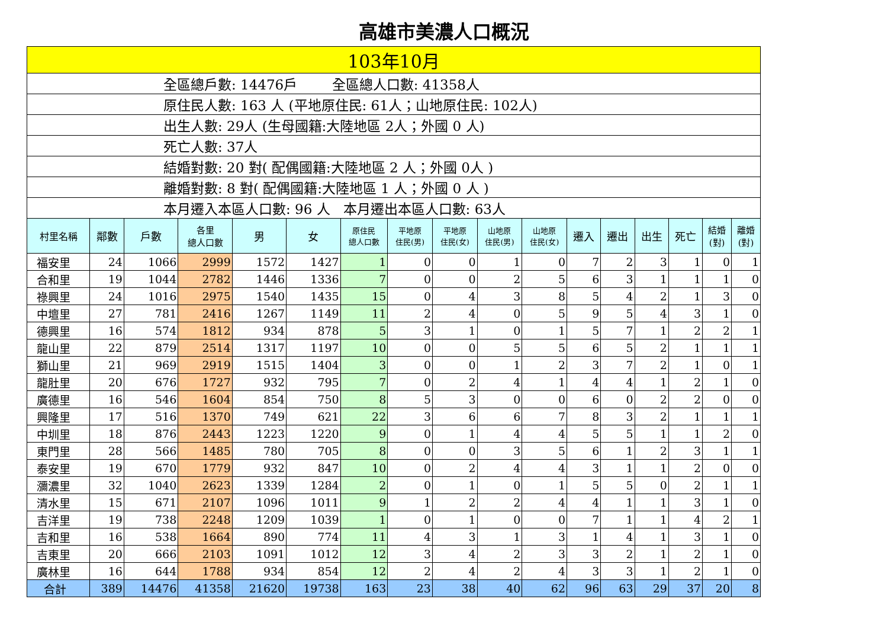高雄市美濃人口概況
| 103年10月 | | | | | | | | | | | | | | | | |
| 全區總戶數: 14476戶 全區總人口數: 41358人 | | | | | | | | | | | | | | | | |
| 原住民人數: 163 人 (平地原住民: 61人；山地原住民: 102人) | | | | | | | | | | | | | | | | |
| 出生人數: 29人 (生母國籍:大陸地區 2人；外國 0 人) | | | | | | | | | | | | | | | | |
| 死亡人數: 37人 | | | | | | | | | | | | | | | | |
| 結婚對數: 20 對( 配偶國籍:大陸地區 2 人；外國 0人 ) | | | | | | | | | | | | | | | | |
| 離婚對數: 8 對( 配偶國籍:大陸地區 1 人；外國 0 人 ) | | | | | | | | | | | | | | | | |
| 本月遷入本區人口數: 96 人 本月遷出本區人口數: 63人 | | | | | | | | | | | | | | | | |
| 村里名稱 | 鄰數 | 戶數 | 各里 總人口數 | 男 | 女 | 原住民 總人口數 | 平地原 住民(男) | 平地原 住民(女) | 山地原 住民(男) | 山地原 住民(女) | 遷入 | 遷出 | 出生 | 死亡 | 結婚 (對) | 離婚 (對) |
| 福安里 | 24 | 1066 | 2999 | 1572 | 1427 | 1 | 0 | 0 | 1 | 0 | 7 | 2 | 3 | 1 | 0 | 1 |
| 合和里 | 19 | 1044 | 2782 | 1446 | 1336 | 7 | 0 | 0 | 2 | 5 | 6 | 3 | 1 | 1 | 1 | 0 |
| 祿興里 | 24 | 1016 | 2975 | 1540 | 1435 | 15 | 0 | 4 | 3 | 8 | 5 | 4 | 2 | 1 | 3 | 0 |
| 中壇里 | 27 | 781 | 2416 | 1267 | 1149 | 11 | 2 | 4 | 0 | 5 | 9 | 5 | 4 | 3 | 1 | 0 |
| 德興里 | 16 | 574 | 1812 | 934 | 878 | 5 | 3 | 1 | 0 | 1 | 5 | 7 | 1 | 2 | 2 | 1 |
| 龍山里 | 22 | 879 | 2514 | 1317 | 1197 | 10 | 0 | 0 | 5 | 5 | 6 | 5 | 2 | 1 | 1 | 1 |
| 獅山里 | 21 | 969 | 2919 | 1515 | 1404 | 3 | 0 | 0 | 1 | 2 | 3 | 7 | 2 | 1 | 0 | 1 |
| 龍肚里 | 20 | 676 | 1727 | 932 | 795 | 7 | 0 | 2 | 4 | 1 | 4 | 4 | 1 | 2 | 1 | 0 |
| 廣德里 | 16 | 546 | 1604 | 854 | 750 | 8 | 5 | 3 | 0 | 0 | 6 | 0 | 2 | 2 | 0 | 0 |
| 興隆里 | 17 | 516 | 1370 | 749 | 621 | 22 | 3 | 6 | 6 | 7 | 8 | 3 | 2 | 1 | 1 | 1 |
| 中圳里 | 18 | 876 | 2443 | 1223 | 1220 | 9 | 0 | 1 | 4 | 4 | 5 | 5 | 1 | 1 | 2 | 0 |
| 東門里 | 28 | 566 | 1485 | 780 | 705 | 8 | 0 | 0 | 3 | 5 | 6 | 1 | 2 | 3 | 1 | 1 |
| 泰安里 | 19 | 670 | 1779 | 932 | 847 | 10 | 0 | 2 | 4 | 4 | 3 | 1 | 1 | 2 | 0 | 0 |
| 瀰濃里 | 32 | 1040 | 2623 | 1339 | 1284 | 2 | 0 | 1 | 0 | 1 | 5 | 5 | 0 | 2 | 1 | 1 |
| 清水里 | 15 | 671 | 2107 | 1096 | 1011 | 9 | 1 | 2 | 2 | 4 | 4 | 1 | 1 | 3 | 1 | 0 |
| 吉洋里 | 19 | 738 | 2248 | 1209 | 1039 | 1 | 0 | 1 | 0 | 0 | 7 | 1 | 1 | 4 | 2 | 1 |
| 吉和里 | 16 | 538 | 1664 | 890 | 774 | 11 | 4 | 3 | 1 | 3 | 1 | 4 | 1 | 3 | 1 | 0 |
| 吉東里 | 20 | 666 | 2103 | 1091 | 1012 | 12 | 3 | 4 | 2 | 3 | 3 | 2 | 1 | 2 | 1 | 0 |
| 廣林里 | 16 | 644 | 1788 | 934 | 854 | 12 | 2 | 4 | 2 | 4 | 3 | 3 | 1 | 2 | 1 | 0 |
| 合計 | 389 | 14476 | 41358 | 21620 | 19738 | 163 | 23 | 38 | 40 | 62 | 96 | 63 | 29 | 37 | 20 | 8 |